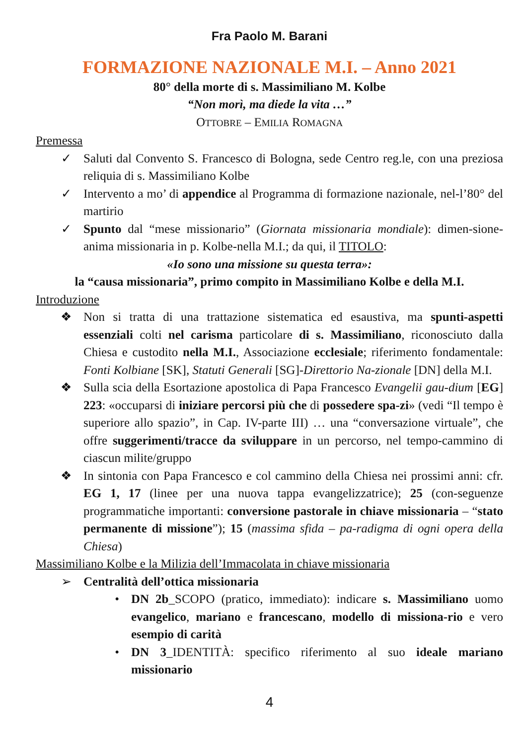Fra Paolo M. Barani
FORMAZIONE NAZIONALE M.I. – Anno 2021
80° della morte di s. Massimiliano M. Kolbe
“Non morì, ma diede la vita …”
OTTOBRE – EMILIA ROMAGNA
Premessa
✓ Saluti dal Convento S. Francesco di Bologna, sede Centro reg.le, con una preziosa reliquia di s. Massimiliano Kolbe
✓ Intervento a mo’ di appendice al Programma di formazione nazionale, nel-l’80° del martirio
✓ Spunto dal “mese missionario” (Giornata missionaria mondiale): dimen-sione-anima missionaria in p. Kolbe-nella M.I.; da qui, il TITOLO:
«Io sono una missione su questa terra»:
la “causa missionaria”, primo compito in Massimiliano Kolbe e della M.I.
Introduzione
❖ Non si tratta di una trattazione sistematica ed esaustiva, ma spunti-aspetti essenziali colti nel carisma particolare di s. Massimiliano, riconosciuto dalla Chiesa e custodito nella M.I., Associazione ecclesiale; riferimento fondamentale: Fonti Kolbiane [SK], Statuti Generali [SG]-Direttorio Na-zionale [DN] della M.I.
❖ Sulla scia della Esortazione apostolica di Papa Francesco Evangelii gau-dium [EG] 223: «occuparsi di iniziare percorsi più che di possedere spa-zi» (vedi “Il tempo è superiore allo spazio”, in Cap. IV-parte III) … una “conversazione virtuale”, che offre suggerimenti/tracce da sviluppare in un percorso, nel tempo-cammino di ciascun milite/gruppo
❖ In sintonia con Papa Francesco e col cammino della Chiesa nei prossimi anni: cfr. EG 1, 17 (linee per una nuova tappa evangelizzatrice); 25 (con-seguenze programmatiche importanti: conversione pastorale in chiave missionaria – “stato permanente di missione”); 15 (massima sfida – pa-radigma di ogni opera della Chiesa)
Massimiliano Kolbe e la Milizia dell’Immacolata in chiave missionaria
➢ Centralità dell’ottica missionaria
• DN 2b_SCOPO (pratico, immediato): indicare s. Massimiliano uomo evangelico, mariano e francescano, modello di missiona-rio e vero esempio di carità
• DN 3_IDENTITÀ: specifico riferimento al suo ideale mariano missionario
4